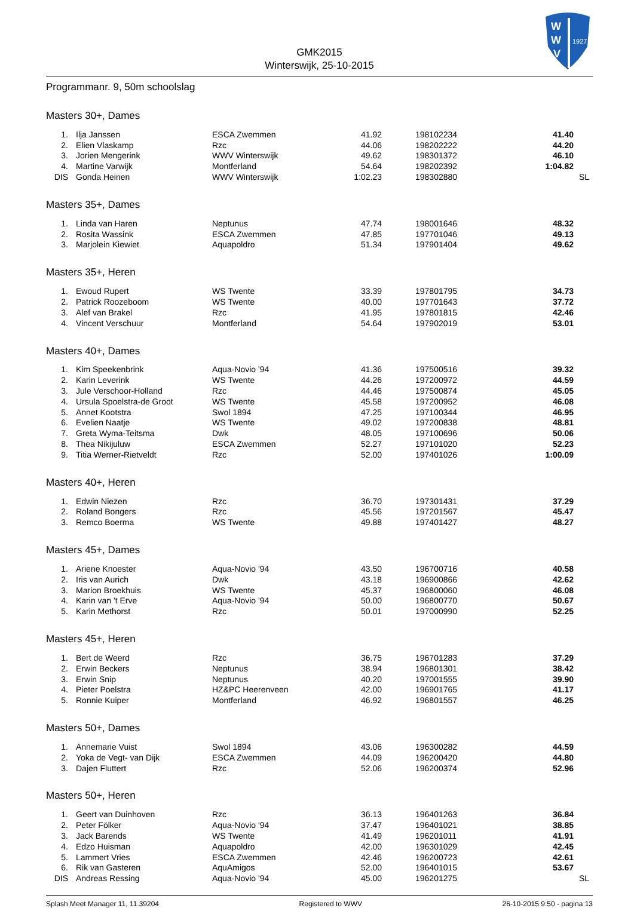GMK2015
Winterswijk, 25-10-2015
W
W
V
1927
Programmanr. 9, 50m schoolslag
Masters 30+, Dames
| 1. | Ilja Janssen | ESCA Zwemmen | 41.92 | 198102234 | 41.40 |
| 2. | Elien Vlaskamp | Rzc | 44.06 | 198202222 | 44.20 |
| 3. | Jorien Mengerink | WWV Winterswijk | 49.62 | 198301372 | 46.10 |
| 4. | Martine Varwijk | Montferland | 54.64 | 198202392 | 1:04.82 |
| DIS | Gonda Heinen | WWV Winterswijk | 1:02.23 | 198302880 | SL |
Masters 35+, Dames
| 1. | Linda van Haren | Neptunus | 47.74 | 198001646 | 48.32 |
| 2. | Rosita Wassink | ESCA Zwemmen | 47.85 | 197701046 | 49.13 |
| 3. | Marjolein Kiewiet | Aquapoldro | 51.34 | 197901404 | 49.62 |
Masters 35+, Heren
| 1. | Ewoud Rupert | WS Twente | 33.39 | 197801795 | 34.73 |
| 2. | Patrick Roozeboom | WS Twente | 40.00 | 197701643 | 37.72 |
| 3. | Alef van Brakel | Rzc | 41.95 | 197801815 | 42.46 |
| 4. | Vincent Verschuur | Montferland | 54.64 | 197902019 | 53.01 |
Masters 40+, Dames
| 1. | Kim Speekenbrink | Aqua-Novio '94 | 41.36 | 197500516 | 39.32 |
| 2. | Karin Leverink | WS Twente | 44.26 | 197200972 | 44.59 |
| 3. | Jule Verschoor-Holland | Rzc | 44.46 | 197500874 | 45.05 |
| 4. | Ursula Spoelstra-de Groot | WS Twente | 45.58 | 197200952 | 46.08 |
| 5. | Annet Kootstra | Swol 1894 | 47.25 | 197100344 | 46.95 |
| 6. | Evelien Naatje | WS Twente | 49.02 | 197200838 | 48.81 |
| 7. | Greta Wyma-Teitsma | Dwk | 48.05 | 197100696 | 50.06 |
| 8. | Thea Nikijuluw | ESCA Zwemmen | 52.27 | 197101020 | 52.23 |
| 9. | Titia Werner-Rietveldt | Rzc | 52.00 | 197401026 | 1:00.09 |
Masters 40+, Heren
| 1. | Edwin Niezen | Rzc | 36.70 | 197301431 | 37.29 |
| 2. | Roland Bongers | Rzc | 45.56 | 197201567 | 45.47 |
| 3. | Remco Boerma | WS Twente | 49.88 | 197401427 | 48.27 |
Masters 45+, Dames
| 1. | Ariene Knoester | Aqua-Novio '94 | 43.50 | 196700716 | 40.58 |
| 2. | Iris van Aurich | Dwk | 43.18 | 196900866 | 42.62 |
| 3. | Marion Broekhuis | WS Twente | 45.37 | 196800060 | 46.08 |
| 4. | Karin van 't Erve | Aqua-Novio '94 | 50.00 | 196800770 | 50.67 |
| 5. | Karin Methorst | Rzc | 50.01 | 197000990 | 52.25 |
Masters 45+, Heren
| 1. | Bert de Weerd | Rzc | 36.75 | 196701283 | 37.29 |
| 2. | Erwin Beckers | Neptunus | 38.94 | 196801301 | 38.42 |
| 3. | Erwin Snip | Neptunus | 40.20 | 197001555 | 39.90 |
| 4. | Pieter Poelstra | HZ&PC Heerenveen | 42.00 | 196901765 | 41.17 |
| 5. | Ronnie Kuiper | Montferland | 46.92 | 196801557 | 46.25 |
Masters 50+, Dames
| 1. | Annemarie Vuist | Swol 1894 | 43.06 | 196300282 | 44.59 |
| 2. | Yoka de Vegt- van Dijk | ESCA Zwemmen | 44.09 | 196200420 | 44.80 |
| 3. | Dajen Fluttert | Rzc | 52.06 | 196200374 | 52.96 |
Masters 50+, Heren
| 1. | Geert van Duinhoven | Rzc | 36.13 | 196401263 | 36.84 |
| 2. | Peter Fölker | Aqua-Novio '94 | 37.47 | 196401021 | 38.85 |
| 3. | Jack Barends | WS Twente | 41.49 | 196201011 | 41.91 |
| 4. | Edzo Huisman | Aquapoldro | 42.00 | 196301029 | 42.45 |
| 5. | Lammert Vries | ESCA Zwemmen | 42.46 | 196200723 | 42.61 |
| 6. | Rik van Gasteren | AquAmigos | 52.00 | 196401015 | 53.67 |
| DIS | Andreas Ressing | Aqua-Novio '94 | 45.00 | 196201275 | SL |
Splash Meet Manager 11, 11.39204 Registered to WWV 26-10-2015 9:50 - pagina 13